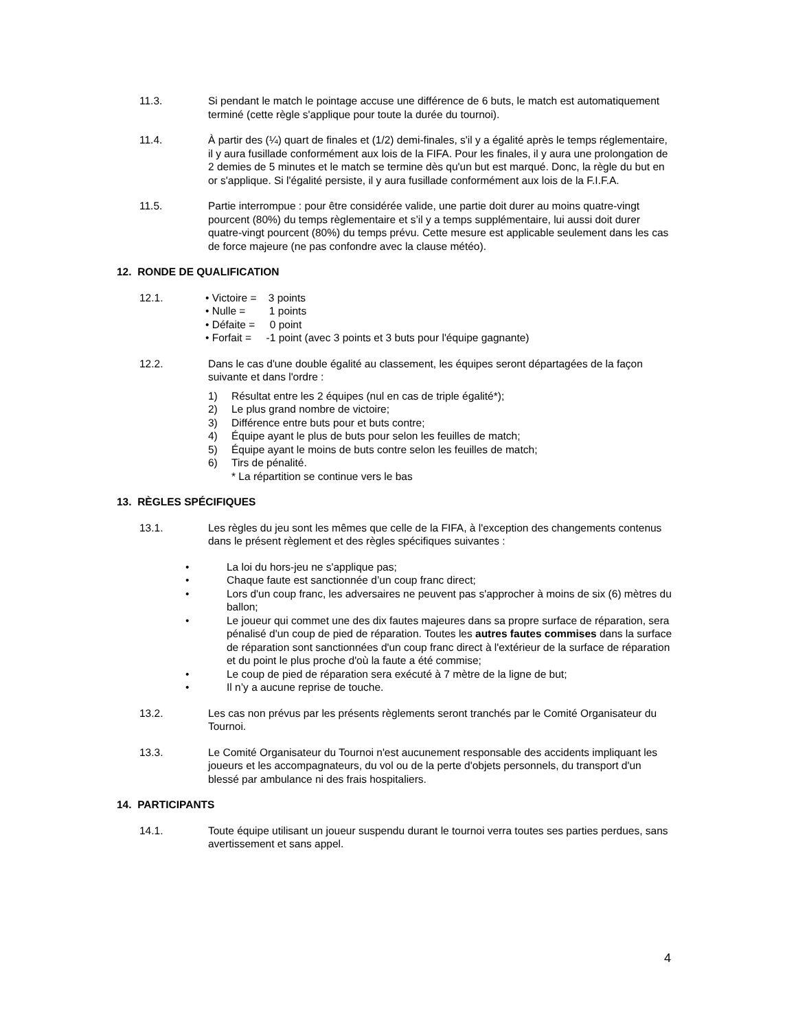11.3. Si pendant le match le pointage accuse une différence de 6 buts, le match est automatiquement terminé (cette règle s'applique pour toute la durée du tournoi).
11.4. À partir des (¼) quart de finales et (1/2) demi-finales, s'il y a égalité après le temps réglementaire, il y aura fusillade conformément aux lois de la FIFA. Pour les finales, il y aura une prolongation de 2 demies de 5 minutes et le match se termine dès qu'un but est marqué. Donc, la règle du but en or s'applique. Si l'égalité persiste, il y aura fusillade conformément aux lois de la F.I.F.A.
11.5. Partie interrompue : pour être considérée valide, une partie doit durer au moins quatre-vingt pourcent (80%) du temps règlementaire et s’il y a temps supplémentaire, lui aussi doit durer quatre-vingt pourcent (80%) du temps prévu. Cette mesure est applicable seulement dans les cas de force majeure (ne pas confondre avec la clause météo).
12. RONDE DE QUALIFICATION
12.1. • Victoire = 3 points
• Nulle = 1 points
• Défaite = 0 point
• Forfait = -1 point (avec 3 points et 3 buts pour l'équipe gagnante)
12.2. Dans le cas d'une double égalité au classement, les équipes seront départagées de la façon suivante et dans l'ordre :
1) Résultat entre les 2 équipes (nul en cas de triple égalité*);
2) Le plus grand nombre de victoire;
3) Différence entre buts pour et buts contre;
4) Équipe ayant le plus de buts pour selon les feuilles de match;
5) Équipe ayant le moins de buts contre selon les feuilles de match;
6) Tirs de pénalité.
* La répartition se continue vers le bas
13. RÈGLES SPÉCIFIQUES
13.1. Les règles du jeu sont les mêmes que celle de la FIFA, à l'exception des changements contenus dans le présent règlement et des règles spécifiques suivantes :
• La loi du hors-jeu ne s'applique pas;
• Chaque faute est sanctionnée d’un coup franc direct;
• Lors d'un coup franc, les adversaires ne peuvent pas s'approcher à moins de six (6) mètres du ballon;
• Le joueur qui commet une des dix fautes majeures dans sa propre surface de réparation, sera pénalisé d'un coup de pied de réparation. Toutes les autres fautes commises dans la surface de réparation sont sanctionnées d'un coup franc direct à l'extérieur de la surface de réparation et du point le plus proche d'où la faute a été commise;
• Le coup de pied de réparation sera exécuté à 7 mètre de la ligne de but;
• Il n’y a aucune reprise de touche.
13.2. Les cas non prévus par les présents règlements seront tranchés par le Comité Organisateur du Tournoi.
13.3. Le Comité Organisateur du Tournoi n'est aucunement responsable des accidents impliquant les joueurs et les accompagnateurs, du vol ou de la perte d'objets personnels, du transport d'un blessé par ambulance ni des frais hospitaliers.
14. PARTICIPANTS
14.1. Toute équipe utilisant un joueur suspendu durant le tournoi verra toutes ses parties perdues, sans avertissement et sans appel.
4